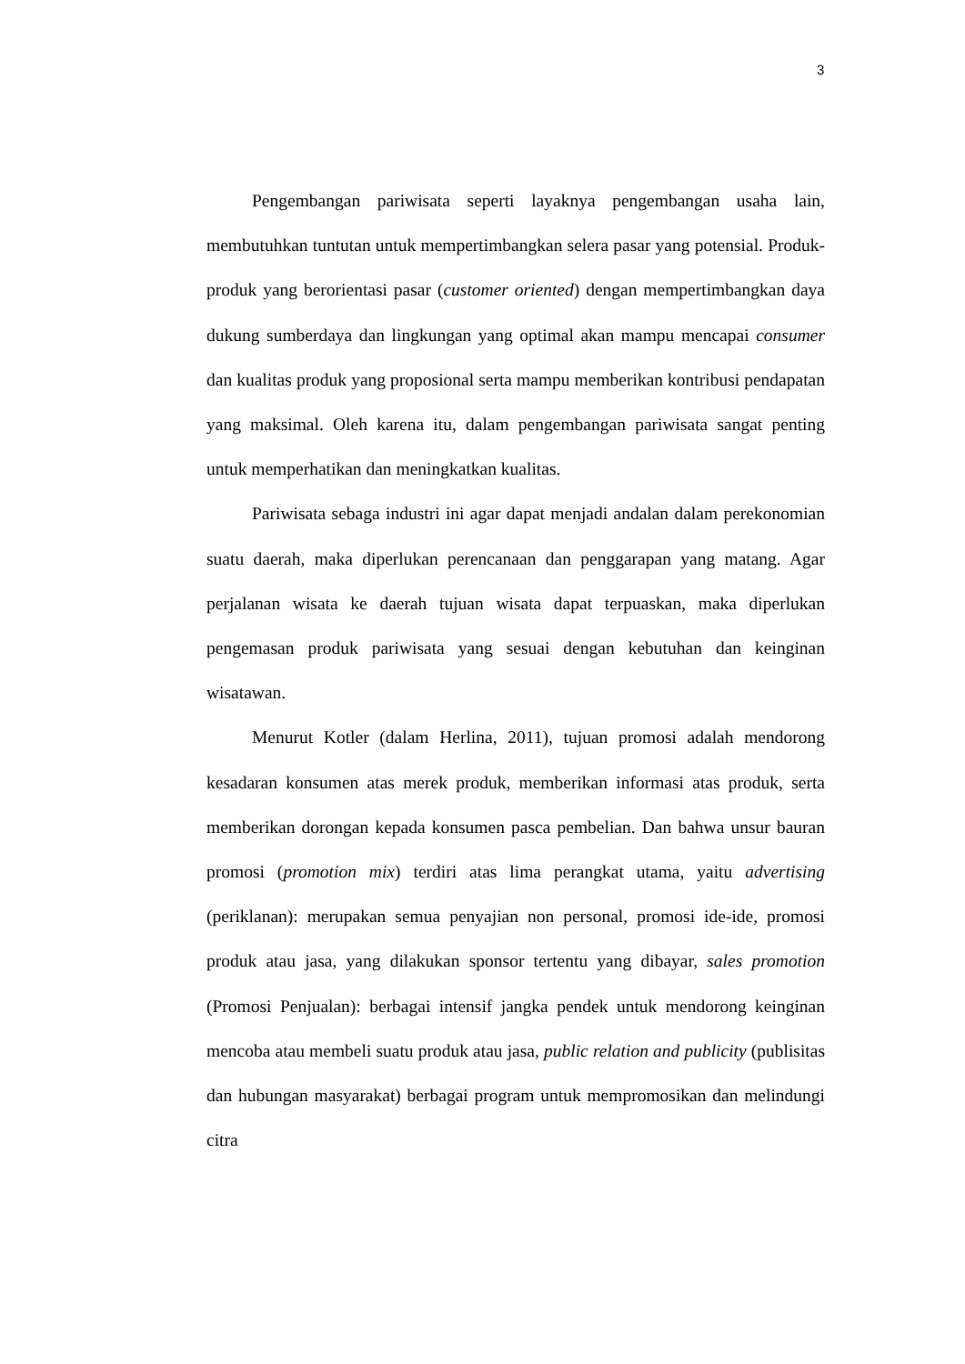3
Pengembangan pariwisata seperti layaknya pengembangan usaha lain, membutuhkan tuntutan untuk mempertimbangkan selera pasar yang potensial. Produk-produk yang berorientasi pasar (customer oriented) dengan mempertimbangkan daya dukung sumberdaya dan lingkungan yang optimal akan mampu mencapai consumer dan kualitas produk yang proposional serta mampu memberikan kontribusi pendapatan yang maksimal. Oleh karena itu, dalam pengembangan pariwisata sangat penting untuk memperhatikan dan meningkatkan kualitas.
Pariwisata sebaga industri ini agar dapat menjadi andalan dalam perekonomian suatu daerah, maka diperlukan perencanaan dan penggarapan yang matang. Agar perjalanan wisata ke daerah tujuan wisata dapat terpuaskan, maka diperlukan pengemasan produk pariwisata yang sesuai dengan kebutuhan dan keinginan wisatawan.
Menurut Kotler (dalam Herlina, 2011), tujuan promosi adalah mendorong kesadaran konsumen atas merek produk, memberikan informasi atas produk, serta memberikan dorongan kepada konsumen pasca pembelian. Dan bahwa unsur bauran promosi (promotion mix) terdiri atas lima perangkat utama, yaitu advertising (periklanan): merupakan semua penyajian non personal, promosi ide-ide, promosi produk atau jasa, yang dilakukan sponsor tertentu yang dibayar, sales promotion (Promosi Penjualan): berbagai intensif jangka pendek untuk mendorong keinginan mencoba atau membeli suatu produk atau jasa, public relation and publicity (publisitas dan hubungan masyarakat) berbagai program untuk mempromosikan dan melindungi citra